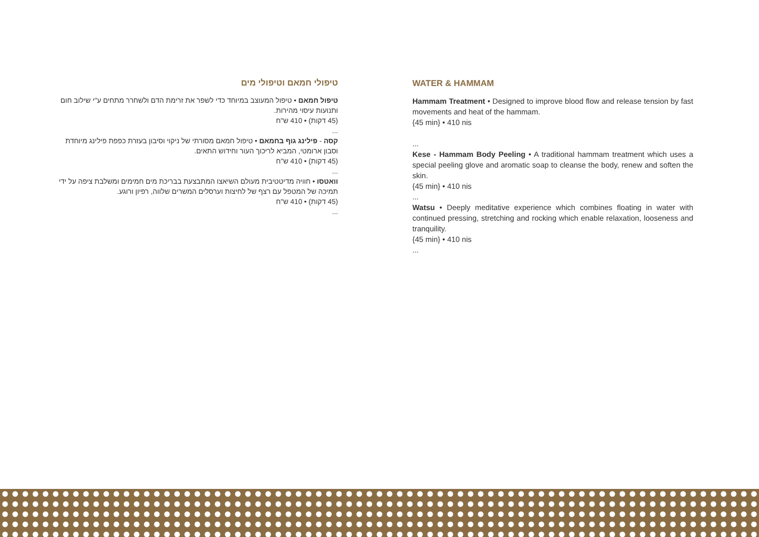טיפולי חמאם וטיפולי מים
טיפול חמאם • טיפול המעוצב במיוחד כדי לשפר את זרימת הדם ולשחרר מתחים ע"י שילוב חום ותנועות עיסוי מהירות.
(45 דקות) • 410 ש"ח
...
קסה - פילינג גוף בחמאם • טיפול חמאם מסורתי של ניקוי וסיבון בעזרת כפפת פילינג מיוחדת וסבון ארומטי, המביא לריכוך העור וחידוש התאים.
(45 דקות) • 410 ש"ח
...
וואטסו • חוויה מדיטטיבית מעולם השיאצו המתבצעת בבריכת מים חמימים ומשלבת ציפה על ידי תמיכה של המטפל עם רצף של לחיצות וערסלים המשרים שלווה, רפיון ורוגע.
(45 דקות) • 410 ש"ח
...
WATER & HAMMAM
Hammam Treatment • Designed to improve blood flow and release tension by fast movements and heat of the hammam.
{45 min} • 410 nis
...
Kese - Hammam Body Peeling • A traditional hammam treatment which uses a special peeling glove and aromatic soap to cleanse the body, renew and soften the skin.
{45 min} • 410 nis
...
Watsu • Deeply meditative experience which combines floating in water with continued pressing, stretching and rocking which enable relaxation, looseness and tranquility.
{45 min} • 410 nis
...